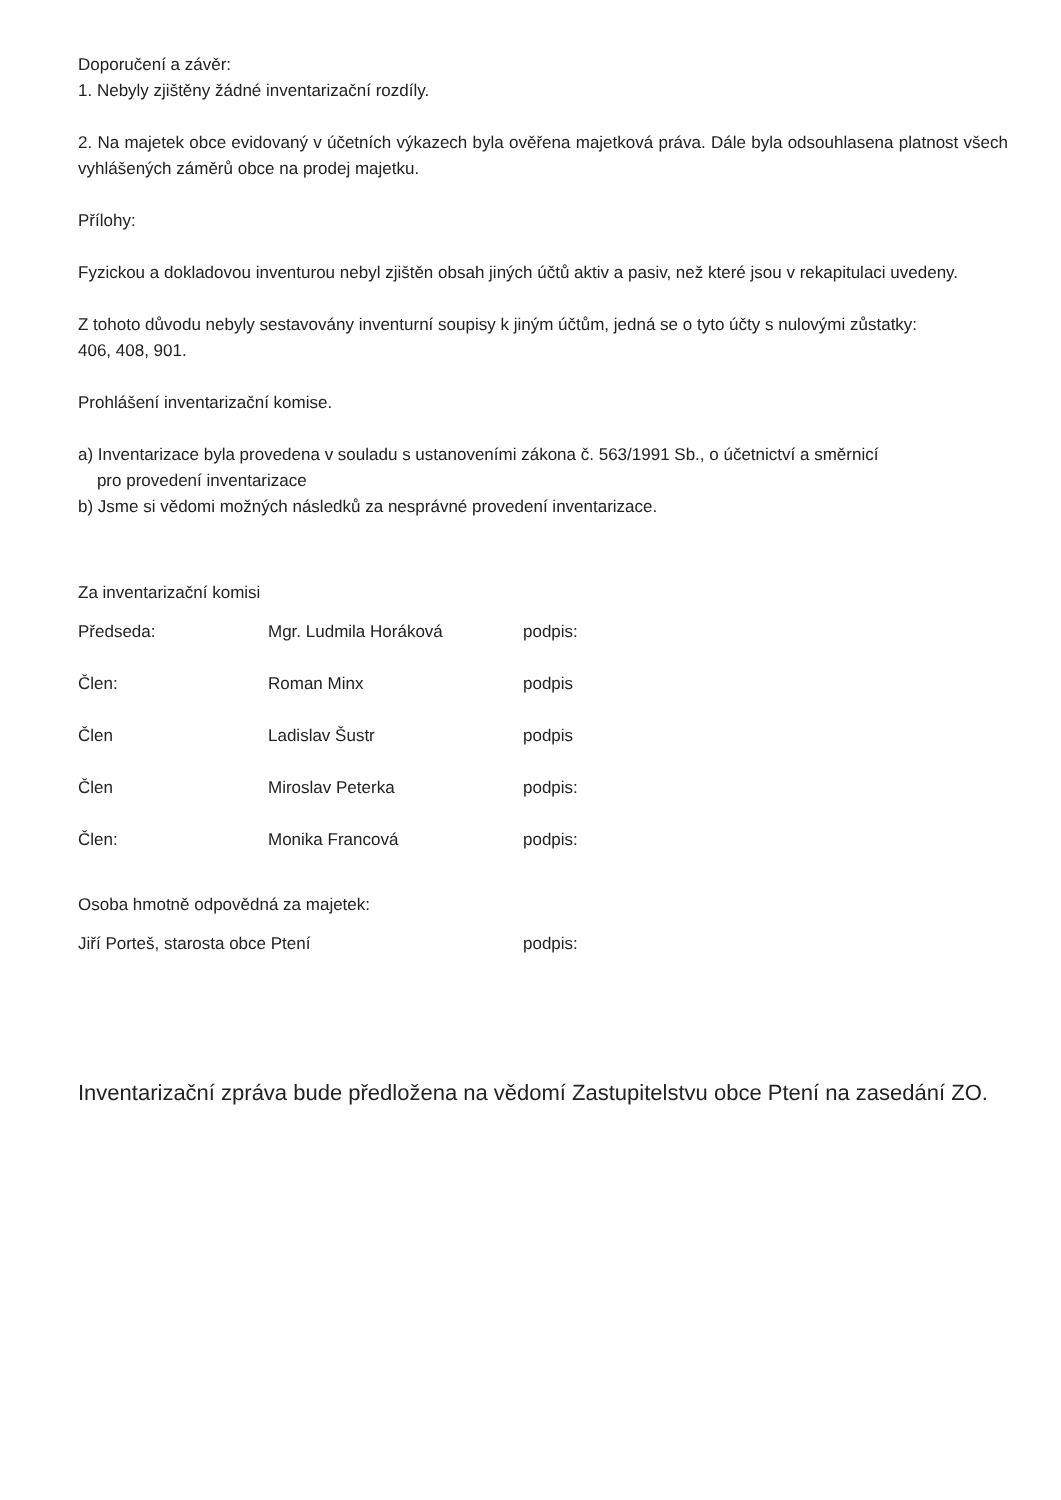Doporučení a závěr:
1. Nebyly zjištěny žádné inventarizační rozdíly.
2. Na majetek obce evidovaný v účetních výkazech byla ověřena majetková práva. Dále byla odsouhlasena platnost všech vyhlášených záměrů obce na prodej majetku.
Přílohy:
Fyzickou a dokladovou inventurou nebyl zjištěn obsah jiných účtů aktiv a pasiv, než které jsou v rekapitulaci uvedeny.
Z tohoto důvodu nebyly sestavovány inventurní soupisy k jiným účtům, jedná se o tyto účty s nulovými zůstatky:
406, 408, 901.
Prohlášení inventarizační komise.
a) Inventarizace byla provedena v souladu s ustanoveními zákona č. 563/1991 Sb., o účetnictví a směrnicí
pro provedení inventarizace
b) Jsme si vědomi možných následků za nesprávné provedení inventarizace.
Za inventarizační komisi
| Předseda: | Mgr. Ludmila Horáková | podpis: | |
| Člen: | Roman Minx | podpis | |
| Člen | Ladislav Šustr | podpis | |
| Člen | Miroslav Peterka | podpis: | |
| Člen: | Monika Francová | podpis: | |
Osoba hmotně odpovědná za majetek:
| Jiří Porteš, starosta obce Ptení | podpis: |
Inventarizační zpráva bude předložena na vědomí Zastupitelstvu obce Ptení na zasedání ZO.